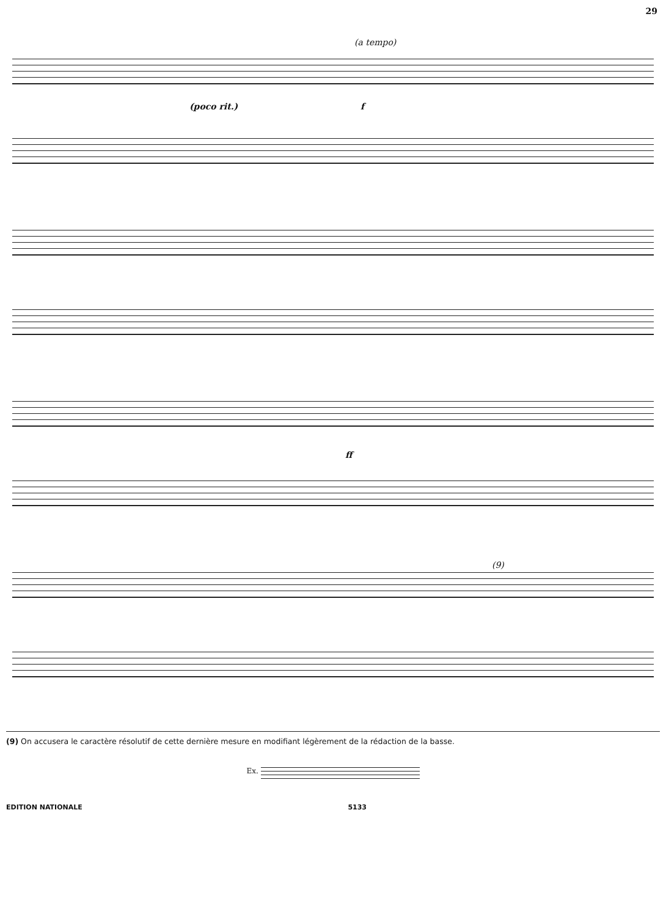29
(a tempo)
(poco rit.) f
ff
(9)
(9) On accusera le caractère résolutif de cette dernière mesure en modifiant légèrement de la rédaction de la basse.
Ex.
EDITION NATIONALE 5133